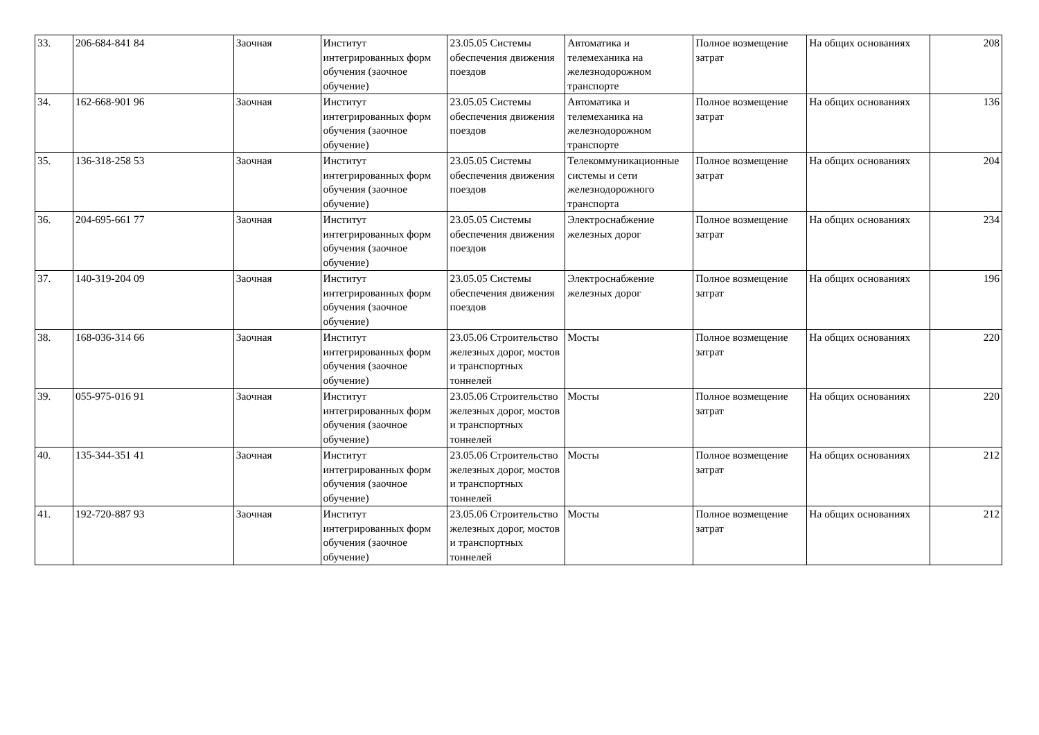| 33. | 206-684-841 84 | Заочная | Институт интегрированных форм обучения (заочное обучение) | 23.05.05 Системы обеспечения движения поездов | Автоматика и телемеханика на железнодорожном транспорте | Полное возмещение затрат | На общих основаниях | 208 |
| 34. | 162-668-901 96 | Заочная | Институт интегрированных форм обучения (заочное обучение) | 23.05.05 Системы обеспечения движения поездов | Автоматика и телемеханика на железнодорожном транспорте | Полное возмещение затрат | На общих основаниях | 136 |
| 35. | 136-318-258 53 | Заочная | Институт интегрированных форм обучения (заочное обучение) | 23.05.05 Системы обеспечения движения поездов | Телекоммуникационные системы и сети железнодорожного транспорта | Полное возмещение затрат | На общих основаниях | 204 |
| 36. | 204-695-661 77 | Заочная | Институт интегрированных форм обучения (заочное обучение) | 23.05.05 Системы обеспечения движения поездов | Электроснабжение железных дорог | Полное возмещение затрат | На общих основаниях | 234 |
| 37. | 140-319-204 09 | Заочная | Институт интегрированных форм обучения (заочное обучение) | 23.05.05 Системы обеспечения движения поездов | Электроснабжение железных дорог | Полное возмещение затрат | На общих основаниях | 196 |
| 38. | 168-036-314 66 | Заочная | Институт интегрированных форм обучения (заочное обучение) | 23.05.06 Строительство железных дорог, мостов и транспортных тоннелей | Мосты | Полное возмещение затрат | На общих основаниях | 220 |
| 39. | 055-975-016 91 | Заочная | Институт интегрированных форм обучения (заочное обучение) | 23.05.06 Строительство железных дорог, мостов и транспортных тоннелей | Мосты | Полное возмещение затрат | На общих основаниях | 220 |
| 40. | 135-344-351 41 | Заочная | Институт интегрированных форм обучения (заочное обучение) | 23.05.06 Строительство железных дорог, мостов и транспортных тоннелей | Мосты | Полное возмещение затрат | На общих основаниях | 212 |
| 41. | 192-720-887 93 | Заочная | Институт интегрированных форм обучения (заочное обучение) | 23.05.06 Строительство железных дорог, мостов и транспортных тоннелей | Мосты | Полное возмещение затрат | На общих основаниях | 212 |